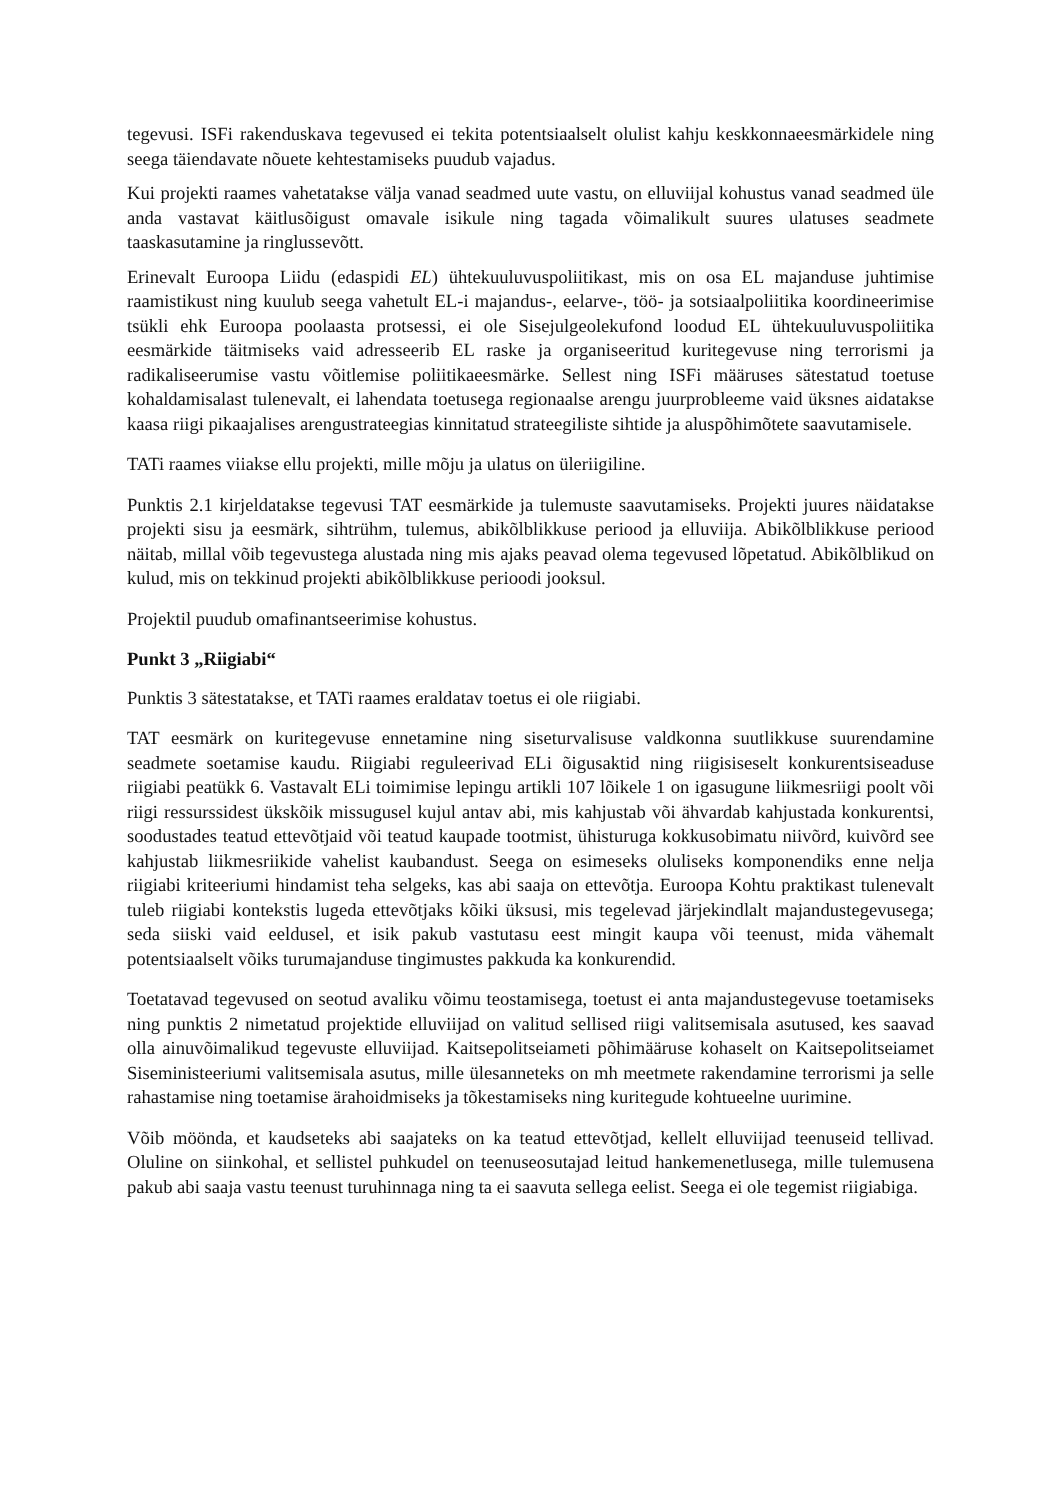tegevusi. ISFi rakenduskava tegevused ei tekita potentsiaalselt olulist kahju keskkonnaeesmärkidele ning seega täiendavate nõuete kehtestamiseks puudub vajadus.
Kui projekti raames vahetatakse välja vanad seadmed uute vastu, on elluviijal kohustus vanad seadmed üle anda vastavat käitlusõigust omavale isikule ning tagada võimalikult suures ulatuses seadmete taaskasutamine ja ringlussevõtt.
Erinevalt Euroopa Liidu (edaspidi EL) ühtekuuluvuspoliitikast, mis on osa EL majanduse juhtimise raamistikust ning kuulub seega vahetult EL-i majandus-, eelarve-, töö- ja sotsiaalpoliitika koordineerimise tsükli ehk Euroopa poolaasta protsessi, ei ole Sisejulgeolekufond loodud EL ühtekuuluvuspoliitika eesmärkide täitmiseks vaid adresseerib EL raske ja organiseeritud kuritegevuse ning terrorismi ja radikaliseerumise vastu võitlemise poliitikaeesmärke. Sellest ning ISFi määruses sätestatud toetuse kohaldamisalast tulenevalt, ei lahendata toetusega regionaalse arengu juurprobleeme vaid üksnes aidatakse kaasa riigi pikaajalises arengustrateegias kinnitatud strateegiliste sihtide ja aluspõhimõtete saavutamisele.
TATi raames viiakse ellu projekti, mille mõju ja ulatus on üleriigiline.
Punktis 2.1 kirjeldatakse tegevusi TAT eesmärkide ja tulemuste saavutamiseks. Projekti juures näidatakse projekti sisu ja eesmärk, sihtrühm, tulemus, abikõlblikkuse periood ja elluviija. Abikõlblikkuse periood näitab, millal võib tegevustega alustada ning mis ajaks peavad olema tegevused lõpetatud. Abikõlblikud on kulud, mis on tekkinud projekti abikõlblikkuse perioodi jooksul.
Projektil puudub omafinantseerimise kohustus.
Punkt 3 „Riigiabi“
Punktis 3 sätestatakse, et TATi raames eraldatav toetus ei ole riigiabi.
TAT eesmärk on kuritegevuse ennetamine ning siseturvalisuse valdkonna suutlikkuse suurendamine seadmete soetamise kaudu. Riigiabi reguleerivad ELi õigusaktid ning riigisiseselt konkurentsiseaduse riigiabi peatükk 6. Vastavalt ELi toimimise lepingu artikli 107 lõikele 1 on igasugune liikmesriigi poolt või riigi ressurssidest ükskõik missugusel kujul antav abi, mis kahjustab või ähvardab kahjustada konkurentsi, soodustades teatud ettevõtjaid või teatud kaupade tootmist, ühisturuga kokkusobimatu niivõrd, kuivõrd see kahjustab liikmesriikide vahelist kaubandust. Seega on esimeseks oluliseks komponendiks enne nelja riigiabi kriteeriumi hindamist teha selgeks, kas abi saaja on ettevõtja. Euroopa Kohtu praktikast tulenevalt tuleb riigiabi kontekstis lugeda ettevõtjaks kõiki üksusi, mis tegelevad järjekindlalt majandustegevusega; seda siiski vaid eeldusel, et isik pakub vastutasu eest mingit kaupa või teenust, mida vähemalt potentsiaalselt võiks turumajanduse tingimustes pakkuda ka konkurendid.
Toetatavad tegevused on seotud avaliku võimu teostamisega, toetust ei anta majandustegevuse toetamiseks ning punktis 2 nimetatud projektide elluviijad on valitud sellised riigi valitsemisala asutused, kes saavad olla ainuvõimalikud tegevuste elluviijad. Kaitsepolitseiameti põhimääruse kohaselt on Kaitsepolitseiamet Siseministeeriumi valitsemisala asutus, mille ülesanneteks on mh meetmete rakendamine terrorismi ja selle rahastamise ning toetamise ärahoidmiseks ja tõkestamiseks ning kuritegude kohtueelne uurimine.
Võib möönda, et kaudseteks abi saajateks on ka teatud ettevõtjad, kellelt elluviijad teenuseid tellivad. Oluline on siinkohal, et sellistel puhkudel on teenuseosutajad leitud hankemenetlusega, mille tulemusena pakub abi saaja vastu teenust turuhinnaga ning ta ei saavuta sellega eelist. Seega ei ole tegemist riigiabiga.